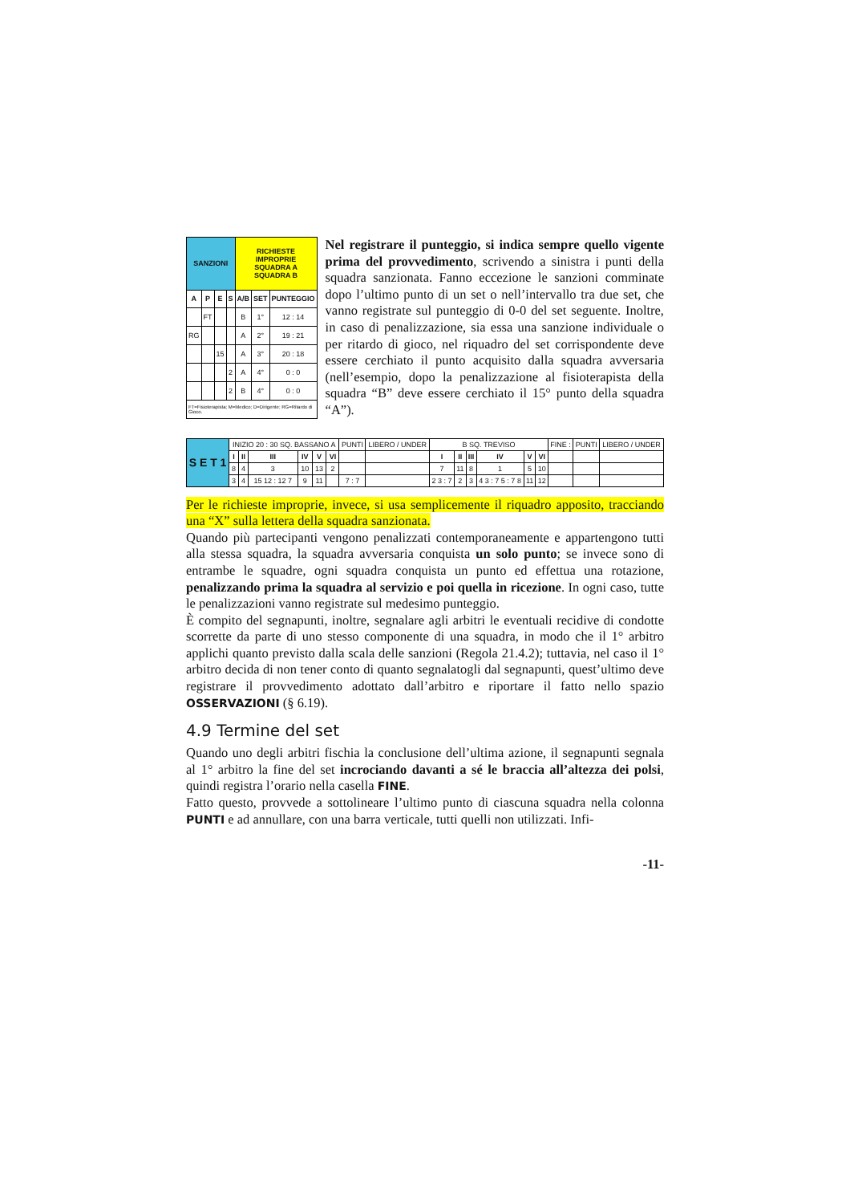| SANZIONI | | | | RICHIESTE IMPROPRIE SQUADRA A SQUADRA B | | |
| --- | --- | --- | --- | --- | --- | --- |
| A | P | E | S | A/B | SET | PUNTEGGIO |
| | FT | | | B | 1° | 12 : 14 |
| RG | | | | A | 2° | 19 : 21 |
| | | 15 | | A | 3° | 20 : 18 |
| | | | 2 | A | 4° | 0 : 0 |
| | | | 2 | B | 4° | 0 : 0 |
| FT=Fisioterapista; M=Medico; D=Dirigente; RG=Ritardo di Gioco. | | | | | | |
Nel registrare il punteggio, si indica sempre quello vigente prima del provvedimento, scrivendo a sinistra i punti della squadra sanzionata. Fanno eccezione le sanzioni comminate dopo l’ultimo punto di un set o nell’intervallo tra due set, che vanno registrate sul punteggio di 0-0 del set seguente. Inoltre, in caso di penalizzazione, sia essa una sanzione individuale o per ritardo di gioco, nel riquadro del set corrispondente deve essere cerchiato il punto acquisito dalla squadra avversaria (nell’esempio, dopo la penalizzazione al fisioterapista della squadra “B” deve essere cerchiato il 15° punto della squadra “A”).
| S E T 1 | INIZIO 20 : 30 SQ. BASSANO A | | | | | | PUNTI | LIBERO / UNDER | B SQ. TREVISO | | | | | | FINE : | PUNTI | LIBERO / UNDER |
| | I | II | III | IV | V | VI | | | I | II | III | IV | V | VI | | | |
| | 8 | 4 | 3 | 10 | 13 | 2 | | | 7 | 11 | 8 | 1 | 5 | 10 | | | |
| | 3 | 4 | 15 12 : 12 7 | 9 | 11 | | 7 : 7 | | 2 3 : 7 | 2 | 3 | 4 3 : 7 5 : 7 8 | 11 | 12 | | | |
Per le richieste improprie, invece, si usa semplicemente il riquadro apposito, tracciando una “X” sulla lettera della squadra sanzionata.
Quando più partecipanti vengono penalizzati contemporaneamente e appartengono tutti alla stessa squadra, la squadra avversaria conquista un solo punto; se invece sono di entrambe le squadre, ogni squadra conquista un punto ed effettua una rotazione, penalizzando prima la squadra al servizio e poi quella in ricezione. In ogni caso, tutte le penalizzazioni vanno registrate sul medesimo punteggio.
È compito del segnapunti, inoltre, segnalare agli arbitri le eventuali recidive di condotte scorrette da parte di uno stesso componente di una squadra, in modo che il 1° arbitro applichi quanto previsto dalla scala delle sanzioni (Regola 21.4.2); tuttavia, nel caso il 1° arbitro decida di non tener conto di quanto segnalatogli dal segnapunti, quest’ultimo deve registrare il provvedimento adottato dall’arbitro e riportare il fatto nello spazio OSSERVAZIONI (§ 6.19).
4.9 Termine del set
Quando uno degli arbitri fischia la conclusione dell’ultima azione, il segnapunti segnala al 1° arbitro la fine del set incrociando davanti a sé le braccia all’altezza dei polsi, quindi registra l’orario nella casella FINE.
Fatto questo, provvede a sottolineare l’ultimo punto di ciascuna squadra nella colonna PUNTI e ad annullare, con una barra verticale, tutti quelli non utilizzati. Infi-
-11-